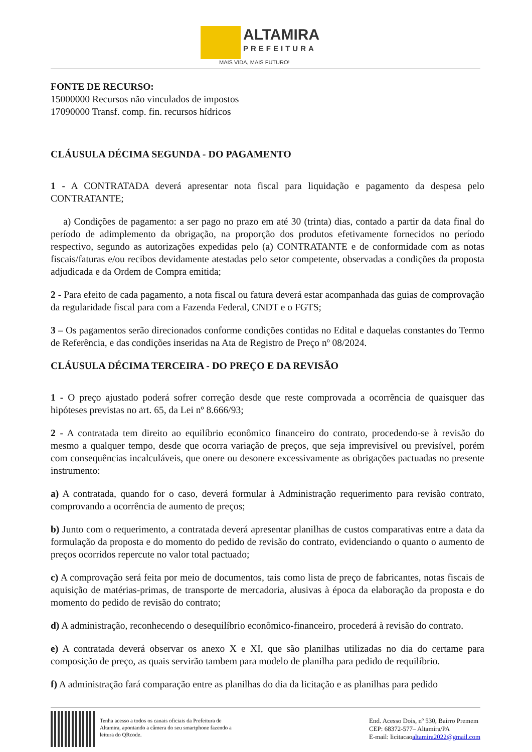ALTAMIRA
PREFEITURA
MAIS VIDA, MAIS FUTURO!
FONTE DE RECURSO:
15000000 Recursos não vinculados de impostos
17090000 Transf. comp. fin. recursos hídricos
CLÁUSULA DÉCIMA SEGUNDA - DO PAGAMENTO
1 - A CONTRATADA deverá apresentar nota fiscal para liquidação e pagamento da despesa pelo CONTRATANTE;
a) Condições de pagamento: a ser pago no prazo em até 30 (trinta) dias, contado a partir da data final do período de adimplemento da obrigação, na proporção dos produtos efetivamente fornecidos no período respectivo, segundo as autorizações expedidas pelo (a) CONTRATANTE e de conformidade com as notas fiscais/faturas e/ou recibos devidamente atestadas pelo setor competente, observadas a condições da proposta adjudicada e da Ordem de Compra emitida;
2 - Para efeito de cada pagamento, a nota fiscal ou fatura deverá estar acompanhada das guias de comprovação da regularidade fiscal para com a Fazenda Federal, CNDT e o FGTS;
3 – Os pagamentos serão direcionados conforme condições contidas no Edital e daquelas constantes do Termo de Referência, e das condições inseridas na Ata de Registro de Preço nº 08/2024.
CLÁUSULA DÉCIMA TERCEIRA - DO PREÇO E DA REVISÃO
1 - O preço ajustado poderá sofrer correção desde que reste comprovada a ocorrência de quaisquer das hipóteses previstas no art. 65, da Lei nº 8.666/93;
2 - A contratada tem direito ao equilíbrio econômico financeiro do contrato, procedendo-se à revisão do mesmo a qualquer tempo, desde que ocorra variação de preços, que seja imprevisível ou previsível, porém com consequências incalculáveis, que onere ou desonere excessivamente as obrigações pactuadas no presente instrumento:
a) A contratada, quando for o caso, deverá formular à Administração requerimento para revisão contrato, comprovando a ocorrência de aumento de preços;
b) Junto com o requerimento, a contratada deverá apresentar planilhas de custos comparativas entre a data da formulação da proposta e do momento do pedido de revisão do contrato, evidenciando o quanto o aumento de preços ocorridos repercute no valor total pactuado;
c) A comprovação será feita por meio de documentos, tais como lista de preço de fabricantes, notas fiscais de aquisição de matérias-primas, de transporte de mercadoria, alusivas à época da elaboração da proposta e do momento do pedido de revisão do contrato;
d) A administração, reconhecendo o desequilíbrio econômico-financeiro, procederá à revisão do contrato.
e) A contratada deverá observar os anexo X e XI, que são planilhas utilizadas no dia do certame para composição de preço, as quais servirão tambem para modelo de planilha para pedido de requilíbrio.
f) A administração fará comparação entre as planilhas do dia da licitação e as planilhas para pedido
Tenha acesso a todos os canais oficiais da Prefeitura de Altamira, apontando a câmera do seu smartphone fazendo a leitura do QRcode.
End. Acesso Dois, nº 530, Bairro Premem
CEP: 68372-577– Altamira/PA
E-mail: licitacaoaltamira2022@gmail.com